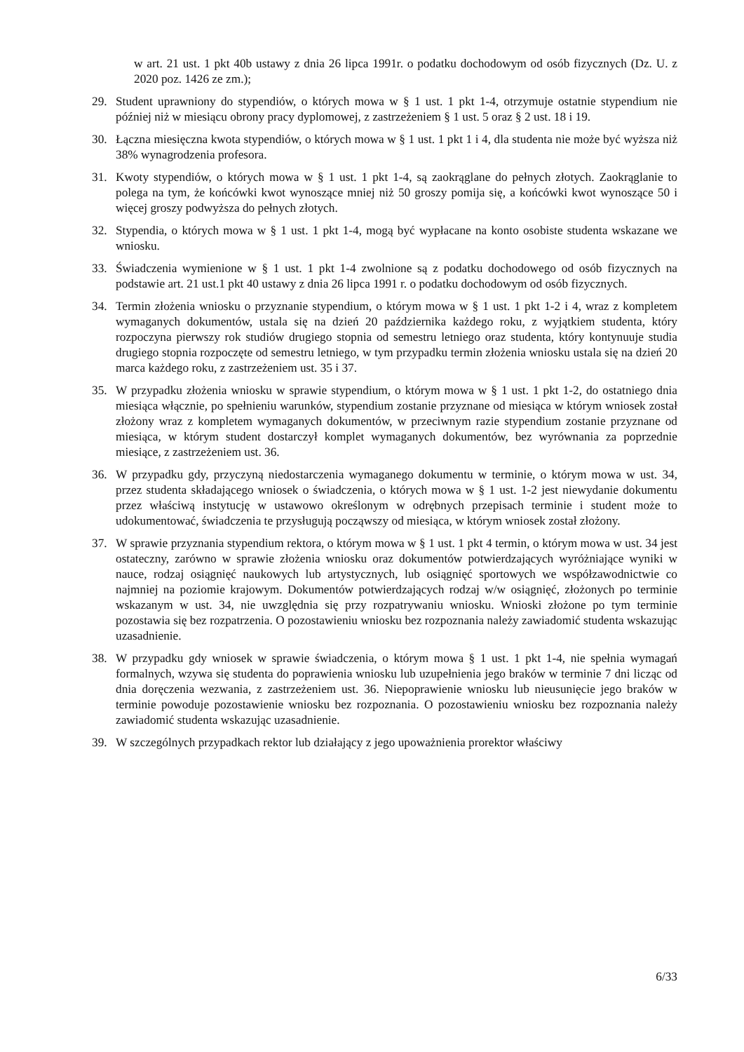w art. 21 ust. 1 pkt 40b ustawy z dnia 26 lipca 1991r. o podatku dochodowym od osób fizycznych (Dz. U. z 2020 poz. 1426 ze zm.);
29. Student uprawniony do stypendiów, o których mowa w § 1 ust. 1 pkt 1-4, otrzymuje ostatnie stypendium nie później niż w miesiącu obrony pracy dyplomowej, z zastrzeżeniem § 1 ust. 5 oraz § 2 ust. 18 i 19.
30. Łączna miesięczna kwota stypendiów, o których mowa w § 1 ust. 1 pkt 1 i 4, dla studenta nie może być wyższa niż 38% wynagrodzenia profesora.
31. Kwoty stypendiów, o których mowa w § 1 ust. 1 pkt 1-4, są zaokrąglane do pełnych złotych. Zaokrąglanie to polega na tym, że końcówki kwot wynoszące mniej niż 50 groszy pomija się, a końcówki kwot wynoszące 50 i więcej groszy podwyższa do pełnych złotych.
32. Stypendia, o których mowa w § 1 ust. 1 pkt 1-4, mogą być wypłacane na konto osobiste studenta wskazane we wniosku.
33. Świadczenia wymienione w § 1 ust. 1 pkt 1-4 zwolnione są z podatku dochodowego od osób fizycznych na podstawie art. 21 ust.1 pkt 40 ustawy z dnia 26 lipca 1991 r. o podatku dochodowym od osób fizycznych.
34. Termin złożenia wniosku o przyznanie stypendium, o którym mowa w § 1 ust. 1 pkt 1-2 i 4, wraz z kompletem wymaganych dokumentów, ustala się na dzień 20 października każdego roku, z wyjątkiem studenta, który rozpoczyna pierwszy rok studiów drugiego stopnia od semestru letniego oraz studenta, który kontynuuje studia drugiego stopnia rozpoczęte od semestru letniego, w tym przypadku termin złożenia wniosku ustala się na dzień 20 marca każdego roku, z zastrzeżeniem ust. 35 i 37.
35. W przypadku złożenia wniosku w sprawie stypendium, o którym mowa w § 1 ust. 1 pkt 1-2, do ostatniego dnia miesiąca włącznie, po spełnieniu warunków, stypendium zostanie przyznane od miesiąca w którym wniosek został złożony wraz z kompletem wymaganych dokumentów, w przeciwnym razie stypendium zostanie przyznane od miesiąca, w którym student dostarczył komplet wymaganych dokumentów, bez wyrównania za poprzednie miesiące, z zastrzeżeniem ust. 36.
36. W przypadku gdy, przyczyną niedostarczenia wymaganego dokumentu w terminie, o którym mowa w ust. 34, przez studenta składającego wniosek o świadczenia, o których mowa w § 1 ust. 1-2 jest niewydanie dokumentu przez właściwą instytucję w ustawowo określonym w odrębnych przepisach terminie i student może to udokumentować, świadczenia te przysługują począwszy od miesiąca, w którym wniosek został złożony.
37. W sprawie przyznania stypendium rektora, o którym mowa w § 1 ust. 1 pkt 4 termin, o którym mowa w ust. 34 jest ostateczny, zarówno w sprawie złożenia wniosku oraz dokumentów potwierdzających wyróżniające wyniki w nauce, rodzaj osiągnięć naukowych lub artystycznych, lub osiągnięć sportowych we współzawodnictwie co najmniej na poziomie krajowym. Dokumentów potwierdzających rodzaj w/w osiągnięć, złożonych po terminie wskazanym w ust. 34, nie uwzględnia się przy rozpatrywaniu wniosku. Wnioski złożone po tym terminie pozostawia się bez rozpatrzenia. O pozostawieniu wniosku bez rozpoznania należy zawiadomić studenta wskazując uzasadnienie.
38. W przypadku gdy wniosek w sprawie świadczenia, o którym mowa § 1 ust. 1 pkt 1-4, nie spełnia wymagań formalnych, wzywa się studenta do poprawienia wniosku lub uzupełnienia jego braków w terminie 7 dni licząc od dnia doręczenia wezwania, z zastrzeżeniem ust. 36. Niepoprawienie wniosku lub nieusunięcie jego braków w terminie powoduje pozostawienie wniosku bez rozpoznania. O pozostawieniu wniosku bez rozpoznania należy zawiadomić studenta wskazując uzasadnienie.
39. W szczególnych przypadkach rektor lub działający z jego upoważnienia prorektor właściwy
6/33